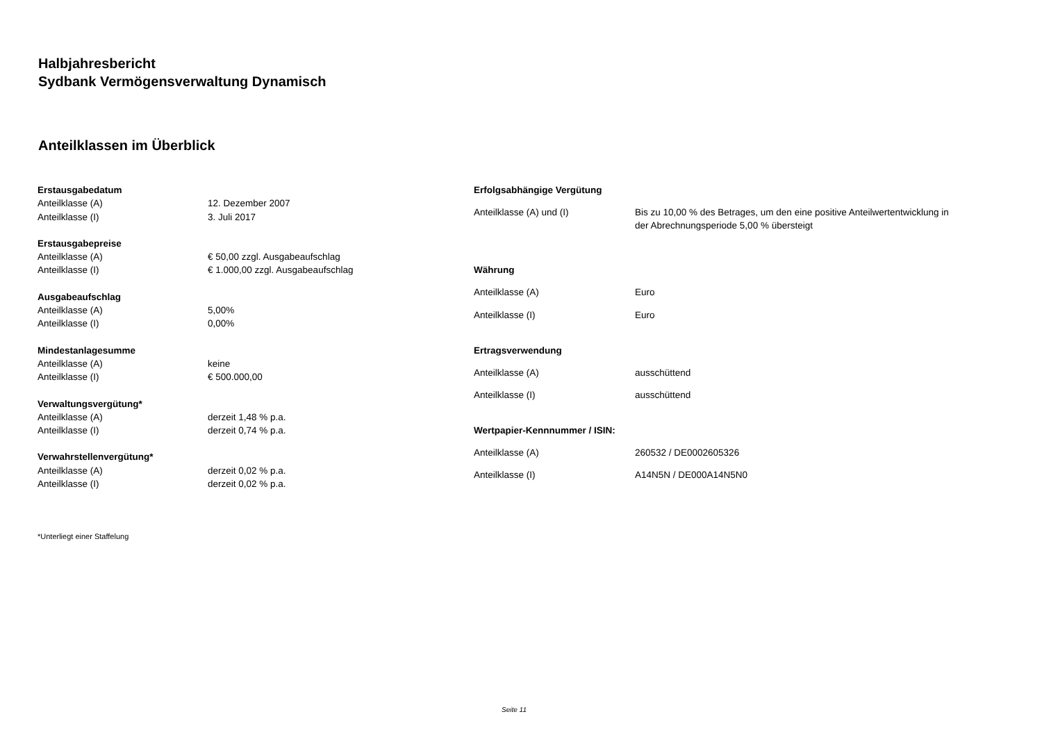Halbjahresbericht
Sydbank Vermögensverwaltung Dynamisch
Anteilklassen im Überblick
| Erstausgabedatum | |
| --- | --- |
| Anteilklasse (A) | 12. Dezember 2007 |
| Anteilklasse (I) | 3. Juli 2017 |
| Erstausgabepreise | |
| Anteilklasse (A) | € 50,00 zzgl. Ausgabeaufschlag |
| Anteilklasse (I) | € 1.000,00 zzgl. Ausgabeaufschlag |
| Ausgabeaufschlag | |
| Anteilklasse (A) | 5,00% |
| Anteilklasse (I) | 0,00% |
| Mindestanlagesumme | |
| Anteilklasse (A) | keine |
| Anteilklasse (I) | € 500.000,00 |
| Verwaltungsvergütung* | |
| Anteilklasse (A) | derzeit 1,48 % p.a. |
| Anteilklasse (I) | derzeit 0,74 % p.a. |
| Verwahrstellenvergütung* | |
| Anteilklasse (A) | derzeit 0,02 % p.a. |
| Anteilklasse (I) | derzeit 0,02 % p.a. |
| Erfolgsabhängige Vergütung | |
| --- | --- |
| Anteilklasse (A) und (I) | Bis zu 10,00 % des Betrages, um den eine positive Anteilwertentwicklung in der Abrechnungsperiode 5,00 % übersteigt |
| Währung | |
| Anteilklasse (A) | Euro |
| Anteilklasse (I) | Euro |
| Ertragsverwendung | |
| Anteilklasse (A) | ausschüttend |
| Anteilklasse (I) | ausschüttend |
| Wertpapier-Kennnummer / ISIN: | |
| Anteilklasse (A) | 260532 / DE0002605326 |
| Anteilklasse (I) | A14N5N / DE000A14N5N0 |
*Unterliegt einer Staffelung
Seite 11